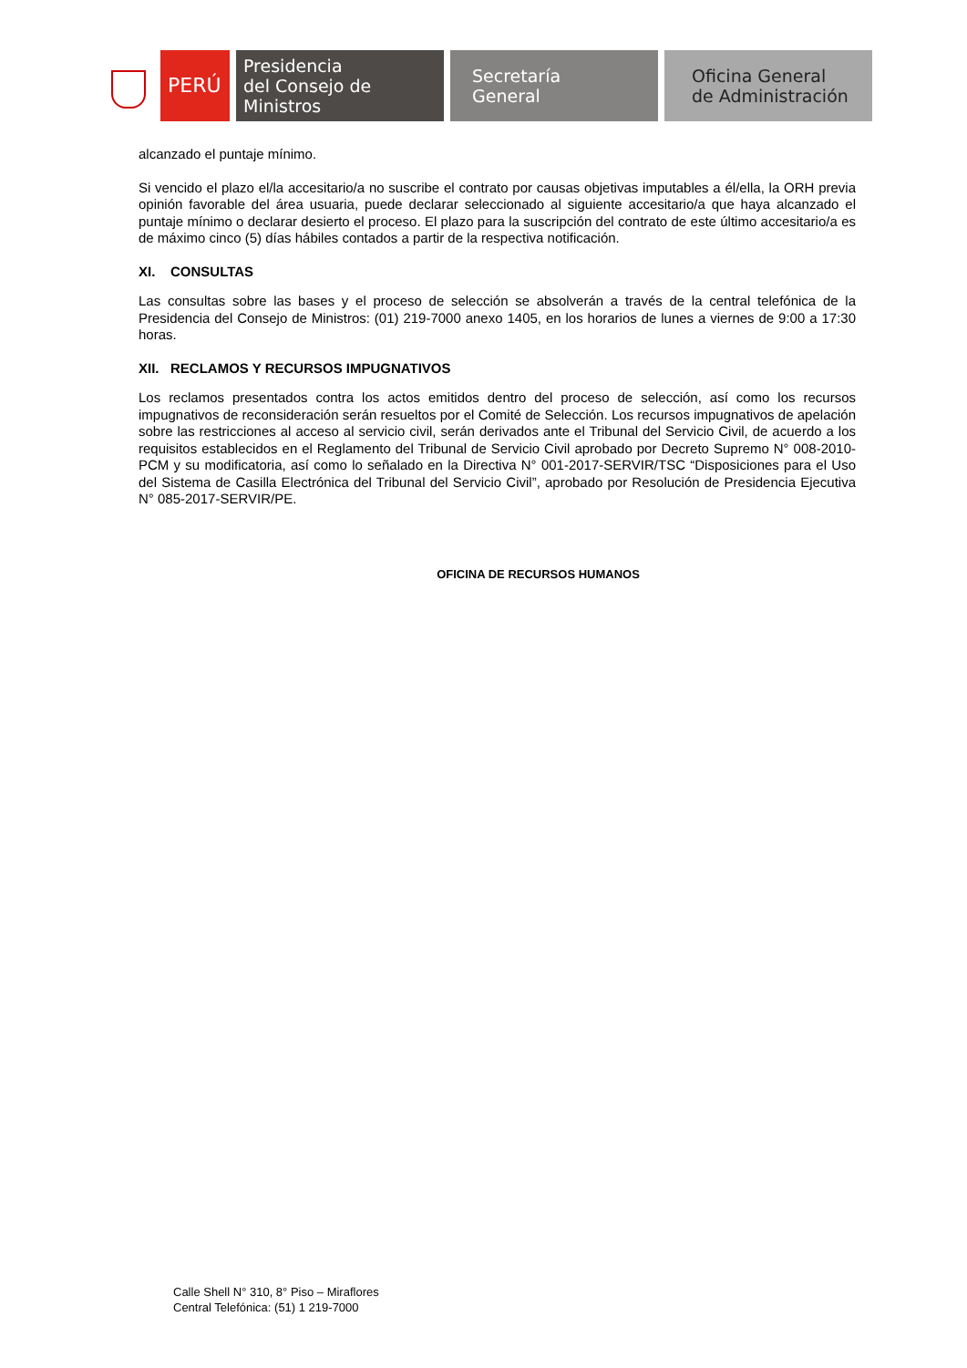PERÚ
Presidencia
del Consejo de Ministros
Secretaría
General
Oficina General
de Administración
alcanzado el puntaje mínimo.
Si vencido el plazo el/la accesitario/a no suscribe el contrato por causas objetivas imputables a él/ella, la ORH previa opinión favorable del área usuaria, puede declarar seleccionado al siguiente accesitario/a que haya alcanzado el puntaje mínimo o declarar desierto el proceso. El plazo para la suscripción del contrato de este último accesitario/a es de máximo cinco (5) días hábiles contados a partir de la respectiva notificación.
XI. CONSULTAS
Las consultas sobre las bases y el proceso de selección se absolverán a través de la central telefónica de la Presidencia del Consejo de Ministros: (01) 219-7000 anexo 1405, en los horarios de lunes a viernes de 9:00 a 17:30 horas.
XII. RECLAMOS Y RECURSOS IMPUGNATIVOS
Los reclamos presentados contra los actos emitidos dentro del proceso de selección, así como los recursos impugnativos de reconsideración serán resueltos por el Comité de Selección. Los recursos impugnativos de apelación sobre las restricciones al acceso al servicio civil, serán derivados ante el Tribunal del Servicio Civil, de acuerdo a los requisitos establecidos en el Reglamento del Tribunal de Servicio Civil aprobado por Decreto Supremo N° 008-2010-PCM y su modificatoria, así como lo señalado en la Directiva N° 001-2017-SERVIR/TSC “Disposiciones para el Uso del Sistema de Casilla Electrónica del Tribunal del Servicio Civil”, aprobado por Resolución de Presidencia Ejecutiva N° 085-2017-SERVIR/PE.
OFICINA DE RECURSOS HUMANOS
Calle Shell N° 310, 8° Piso – Miraflores
Central Telefónica: (51) 1 219-7000